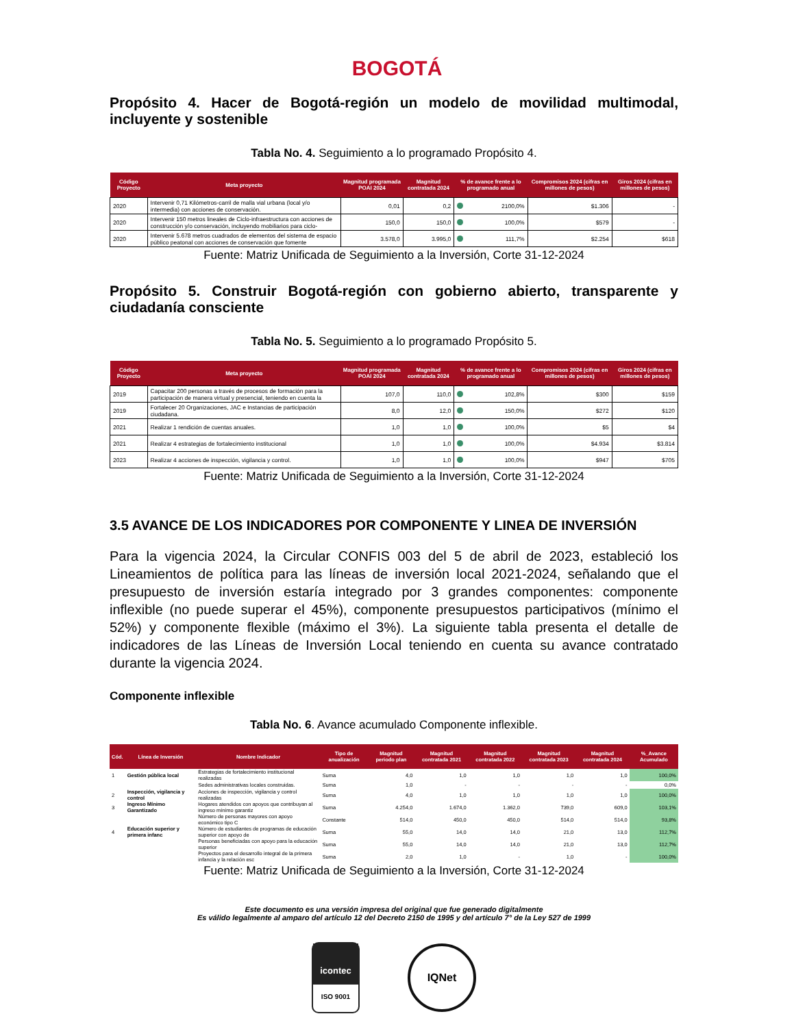BOGOTÁ
Propósito 4. Hacer de Bogotá-región un modelo de movilidad multimodal, incluyente y sostenible
Tabla No. 4. Seguimiento a lo programado Propósito 4.
| Código Proyecto | Meta proyecto | Magnitud programada POAI 2024 | Magnitud contratada 2024 | % de avance frente a lo programado anual | Compromisos 2024 (cifras en millones de pesos) | Giros 2024 (cifras en millones de pesos) |
| --- | --- | --- | --- | --- | --- | --- |
| 2020 | Intervenir 0,71 Kilómetros-carril de malla vial urbana (local y/o intermedia) con acciones de conservación. | 0,01 | 0,2 | 2100,0% | $1.306 | - |
| 2020 | Intervenir 150 metros lineales de Ciclo-infraestructura con acciones de construcción y/o conservación, incluyendo mobiliarios para ciclo- | 150,0 | 150,0 | 100,0% | $579 | - |
| 2020 | Intervenir 5.678 metros cuadrados de elementos del sistema de espacio público peatonal con acciones de conservación que fomente | 3.578,0 | 3.995,0 | 111,7% | $2.254 | $618 |
Fuente: Matriz Unificada de Seguimiento a la Inversión, Corte 31-12-2024
Propósito 5. Construir Bogotá-región con gobierno abierto, transparente y ciudadanía consciente
Tabla No. 5. Seguimiento a lo programado Propósito 5.
| Código Proyecto | Meta proyecto | Magnitud programada POAI 2024 | Magnitud contratada 2024 | % de avance frente a lo programado anual | Compromisos 2024 (cifras en millones de pesos) | Giros 2024 (cifras en millones de pesos) |
| --- | --- | --- | --- | --- | --- | --- |
| 2019 | Capacitar 200 personas a través de procesos de formación para la participación de manera virtual y presencial, teniendo en cuenta la | 107,0 | 110,0 | 102,8% | $300 | $159 |
| 2019 | Fortalecer 20 Organizaciones, JAC e Instancias de participación ciudadana. | 8,0 | 12,0 | 150,0% | $272 | $120 |
| 2021 | Realizar 1 rendición de cuentas anuales. | 1,0 | 1,0 | 100,0% | $5 | $4 |
| 2021 | Realizar 4 estrategias de fortalecimiento institucional | 1,0 | 1,0 | 100,0% | $4.934 | $3.814 |
| 2023 | Realizar 4 acciones de inspección, vigilancia y control. | 1,0 | 1,0 | 100,0% | $947 | $705 |
Fuente: Matriz Unificada de Seguimiento a la Inversión, Corte 31-12-2024
3.5 AVANCE DE LOS INDICADORES POR COMPONENTE Y LINEA DE INVERSIÓN
Para la vigencia 2024, la Circular CONFIS 003 del 5 de abril de 2023, estableció los Lineamientos de política para las líneas de inversión local 2021-2024, señalando que el presupuesto de inversión estaría integrado por 3 grandes componentes: componente inflexible (no puede superar el 45%), componente presupuestos participativos (mínimo el 52%) y componente flexible (máximo el 3%). La siguiente tabla presenta el detalle de indicadores de las Líneas de Inversión Local teniendo en cuenta su avance contratado durante la vigencia 2024.
Componente inflexible
Tabla No. 6. Avance acumulado Componente inflexible.
| Cód. | Línea de Inversión | Nombre Indicador | Tipo de anualización | Magnitud periodo plan | Magnitud contratada 2021 | Magnitud contratada 2022 | Magnitud contratada 2023 | Magnitud contratada 2024 | %_Avance Acumulado |
| --- | --- | --- | --- | --- | --- | --- | --- | --- | --- |
| 1 | Gestión pública local | Estrategias de fortalecimiento institucional realizadas | Suma | 4,0 | 1,0 | 1,0 | 1,0 | 1,0 | 100,0% |
| | | Sedes administrativas locales construidas. | Suma | 1,0 | - | - | - | - | 0,0% |
| 2 | Inspección, vigilancia y control | Acciones de inspección, vigilancia y control realizadas | Suma | 4,0 | 1,0 | 1,0 | 1,0 | 1,0 | 100,0% |
| 3 | Ingreso Mínimo Garantizado | Hogares atendidos con apoyos que contribuyan al ingreso mínimo garantiz | Suma | 4.254,0 | 1.674,0 | 1.362,0 | 739,0 | 609,0 | 103,1% |
| | | Número de personas mayores con apoyo económico tipo C | Constante | 514,0 | 450,0 | 450,0 | 514,0 | 514,0 | 93,8% |
| 4 | Educación superior y primera infanc | Número de estudiantes de programas de educación superior con apoyo de | Suma | 55,0 | 14,0 | 14,0 | 21,0 | 13,0 | 112,7% |
| | | Personas beneficiadas con apoyo para la educación superior | Suma | 55,0 | 14,0 | 14,0 | 21,0 | 13,0 | 112,7% |
| | | Proyectos para el desarrollo integral de la primera infancia y la relación esc | Suma | 2,0 | 1,0 | - | 1,0 | - | 100,0% |
Fuente: Matriz Unificada de Seguimiento a la Inversión, Corte 31-12-2024
Este documento es una versión impresa del original que fue generado digitalmente
Es válido legalmente al amparo del artículo 12 del Decreto 2150 de 1995 y del artículo 7° de la Ley 527 de 1999
icontec
ISO 9001
IQNet